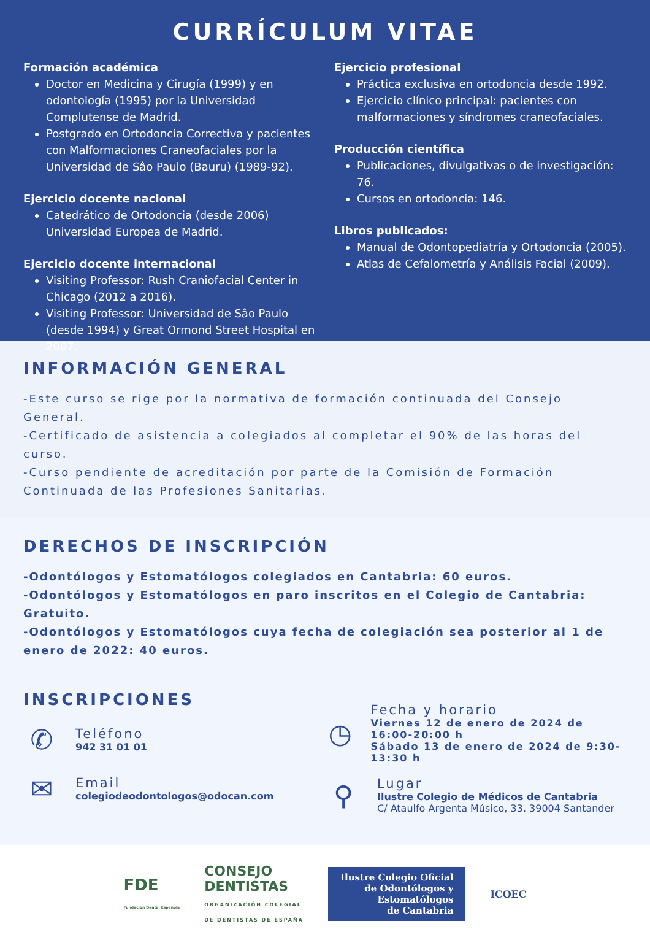CURRÍCULUM VITAE
Formación académica
Doctor en Medicina y Cirugía (1999) y en odontología (1995) por la Universidad Complutense de Madrid.
Postgrado en Ortodoncia Correctiva y pacientes con Malformaciones Craneofaciales por la Universidad de Sâo Paulo (Bauru) (1989-92).
Ejercicio docente nacional
Catedrático de Ortodoncia (desde 2006) Universidad Europea de Madrid.
Ejercicio docente internacional
Visiting Professor: Rush Craniofacial Center in Chicago (2012 a 2016).
Visiting Professor: Universidad de Sâo Paulo (desde 1994) y Great Ormond Street Hospital en 2007.
Ejercicio profesional
Práctica exclusiva en ortodoncia desde 1992.
Ejercicio clínico principal: pacientes con malformaciones y síndromes craneofaciales.
Producción científica
Publicaciones, divulgativas o de investigación: 76.
Cursos en ortodoncia: 146.
Libros publicados:
Manual de Odontopediatría y Ortodoncia (2005).
Atlas de Cefalometría y Análisis Facial (2009).
INFORMACIÓN GENERAL
-Este curso se rige por la normativa de formación continuada del Consejo General.
-Certificado de asistencia a colegiados al completar el 90% de las horas del curso.
-Curso pendiente de acreditación por parte de la Comisión de Formación Continuada de las Profesiones Sanitarias.
DERECHOS DE INSCRIPCIÓN
-Odontólogos y Estomatólogos colegiados en Cantabria: 60 euros.
-Odontólogos y Estomatólogos en paro inscritos en el Colegio de Cantabria: Gratuito.
-Odontólogos y Estomatólogos cuya fecha de colegiación sea posterior al 1 de enero de 2022: 40 euros.
INSCRIPCIONES
✆
Teléfono
942 31 01 01
✉
Email
colegiodeodontologos@odocan.com
◷
Fecha y horario
Viernes 12 de enero de 2024 de 16:00-20:00 h
Sábado 13 de enero de 2024 de 9:30-13:30 h
⚲
Lugar
Ilustre Colegio de Médicos de Cantabria
C/ Ataulfo Argenta Músico, 33. 39004 Santander
FDE
Fundación Dental Española
CONSEJO
DENTISTAS
ORGANIZACIÓN COLEGIAL
DE DENTISTAS DE ESPAÑA
Ilustre Colegio Oficial
de Odontólogos y
Estomatólogos
de Cantabria
ICOEC